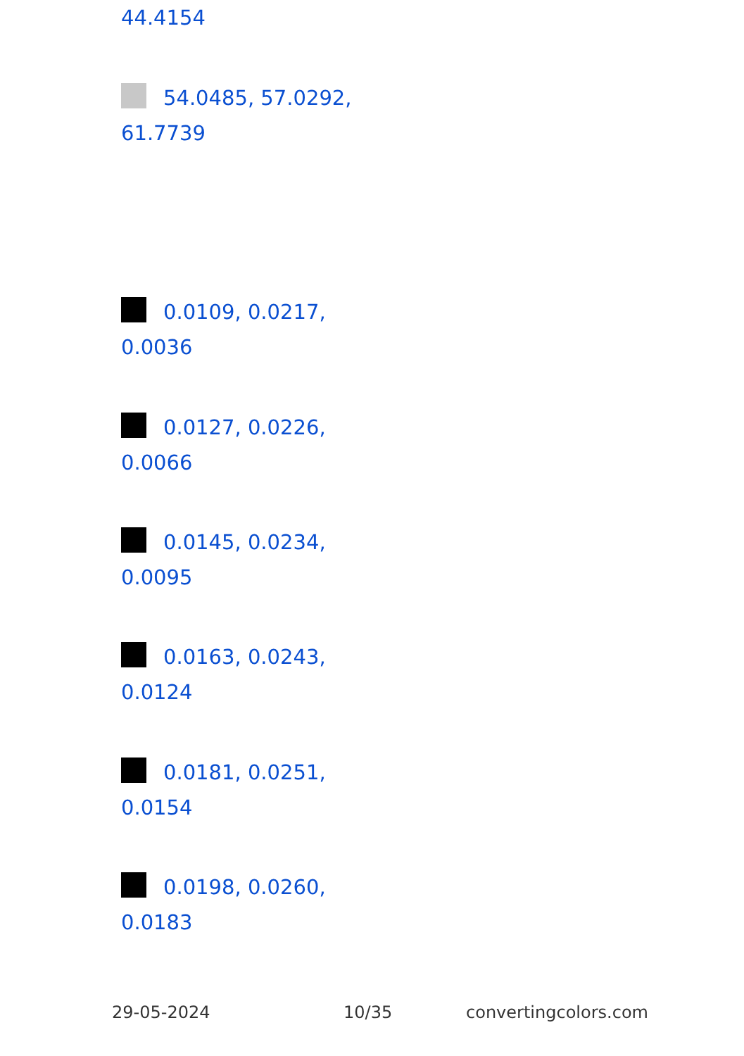44.4154
54.0485, 57.0292, 61.7739
0.0109, 0.0217, 0.0036
0.0127, 0.0226, 0.0066
0.0145, 0.0234, 0.0095
0.0163, 0.0243, 0.0124
0.0181, 0.0251, 0.0154
0.0198, 0.0260, 0.0183
29-05-2024 10/35 convertingcolors.com